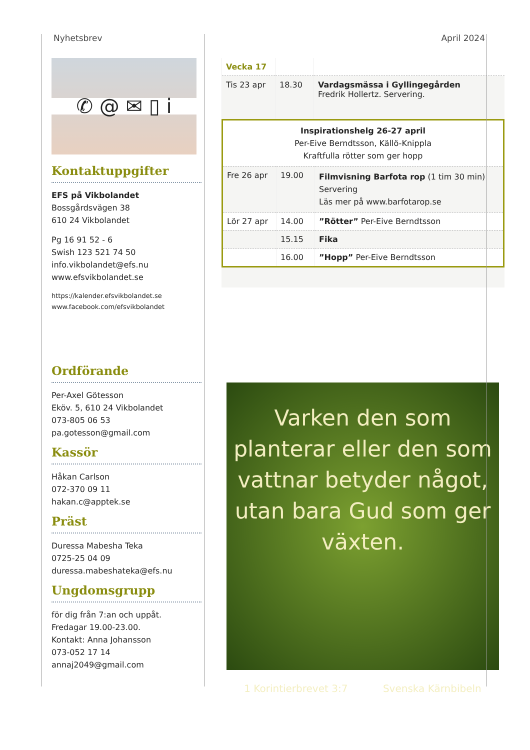Nyhetsbrev April 2024
✆ @ ✉ ▯ i
Kontaktuppgifter
EFS på Vikbolandet
Bossgårdsvägen 38
610 24 Vikbolandet
Pg 16 91 52 - 6
Swish 123 521 74 50
info.vikbolandet@efs.nu
www.efsvikbolandet.se
https://kalender.efsvikbolandet.se
www.facebook.com/efsvikbolandet
Ordförande
Per-Axel Götesson
Eköv. 5, 610 24 Vikbolandet
073-805 06 53
pa.gotesson@gmail.com
Kassör
Håkan Carlson
072-370 09 11
hakan.c@apptek.se
Präst
Duressa Mabesha Teka
0725-25 04 09
duressa.mabeshateka@efs.nu
Ungdomsgrupp
för dig från 7:an och uppåt.
Fredagar 19.00-23.00.
Kontakt: Anna Johansson
073-052 17 14
annaj2049@gmail.com
| Vecka 17 | | |
| Tis 23 apr | 18.30 | Vardagsmässa i Gyllingegården Fredrik Hollertz. Servering. |
| Inspirationshelg 26-27 april Per-Eive Berndtsson, Källö-Knippla Kraftfulla rötter som ger hopp | | |
| Fre 26 apr | 19.00 | Filmvisning Barfota rop (1 tim 30 min) Servering Läs mer på www.barfotarop.se |
| Lör 27 apr | 14.00 | ”Rötter” Per-Eive Berndtsson |
| | 15.15 | Fika |
| | 16.00 | ”Hopp” Per-Eive Berndtsson |
Varken den som planterar eller den som vattnar betyder något, utan bara Gud som ger växten.
1 Korintierbrevet 3:7 Svenska Kärnbibeln